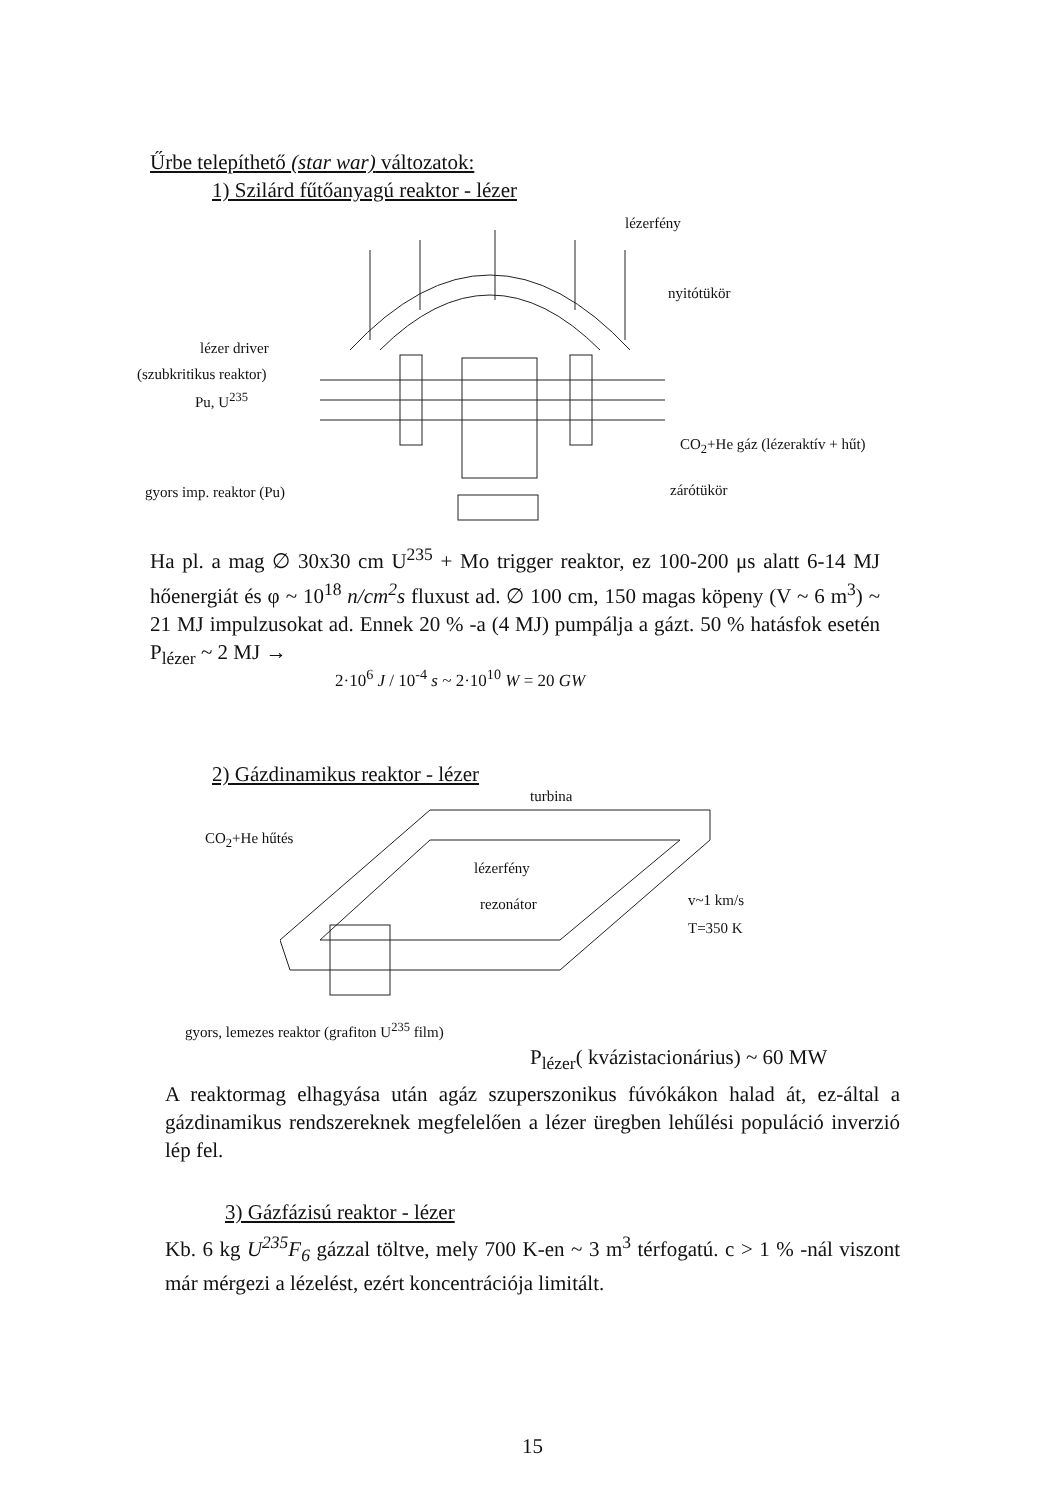Űrbe telepíthető (star war) változatok:
1) Szilárd fűtőanyagú reaktor - lézer
lézerfény
nyitótükör
lézer driver
(szubkritikus reaktor)
Pu, U<sup>235</sup>
CO<sub>2</sub>+He gáz (lézeraktív + hűt)
gyors imp. reaktor (Pu) zárótükör
Ha pl. a mag ∅ 30x30 cm U<sup>235</sup> + Mo trigger reaktor, ez 100-200 μs alatt 6-14 MJ hőenergiát és φ ~ 10<sup>18</sup> n/cm<sup>2</sup>s fluxust ad. ∅ 100 cm, 150 magas köpeny (V ~ 6 m<sup>3</sup>) ~ 21 MJ impulzusokat ad. Ennek 20 % -a (4 MJ) pumpálja a gázt. 50 % hatásfok esetén P<sub>lézer</sub> ~ 2 MJ →
2·10<sup>6</sup> J / 10<sup>-4</sup> s ~ 2·10<sup>10</sup> W = 20 GW
2) Gázdinamikus reaktor - lézer
turbina
CO<sub>2</sub>+He hűtés
lézerfény
rezonátor v~1 km/s
T=350 K
gyors, lemezes reaktor (grafiton U<sup>235</sup> film)
P<sub>lézer</sub>( kvázistacionárius) ~ 60 MW
A reaktormag elhagyása után agáz szuperszonikus fúvókákon halad át, ez-által a gázdinamikus rendszereknek megfelelően a lézer üregben lehűlési populáció inverzió lép fel.
3) Gázfázisú reaktor - lézer
Kb. 6 kg U<sup>235</sup>F<sub>6</sub> gázzal töltve, mely 700 K-en ~ 3 m<sup>3</sup> térfogatú. c > 1 % -nál viszont már mérgezi a lézelést, ezért koncentrációja limitált.
15